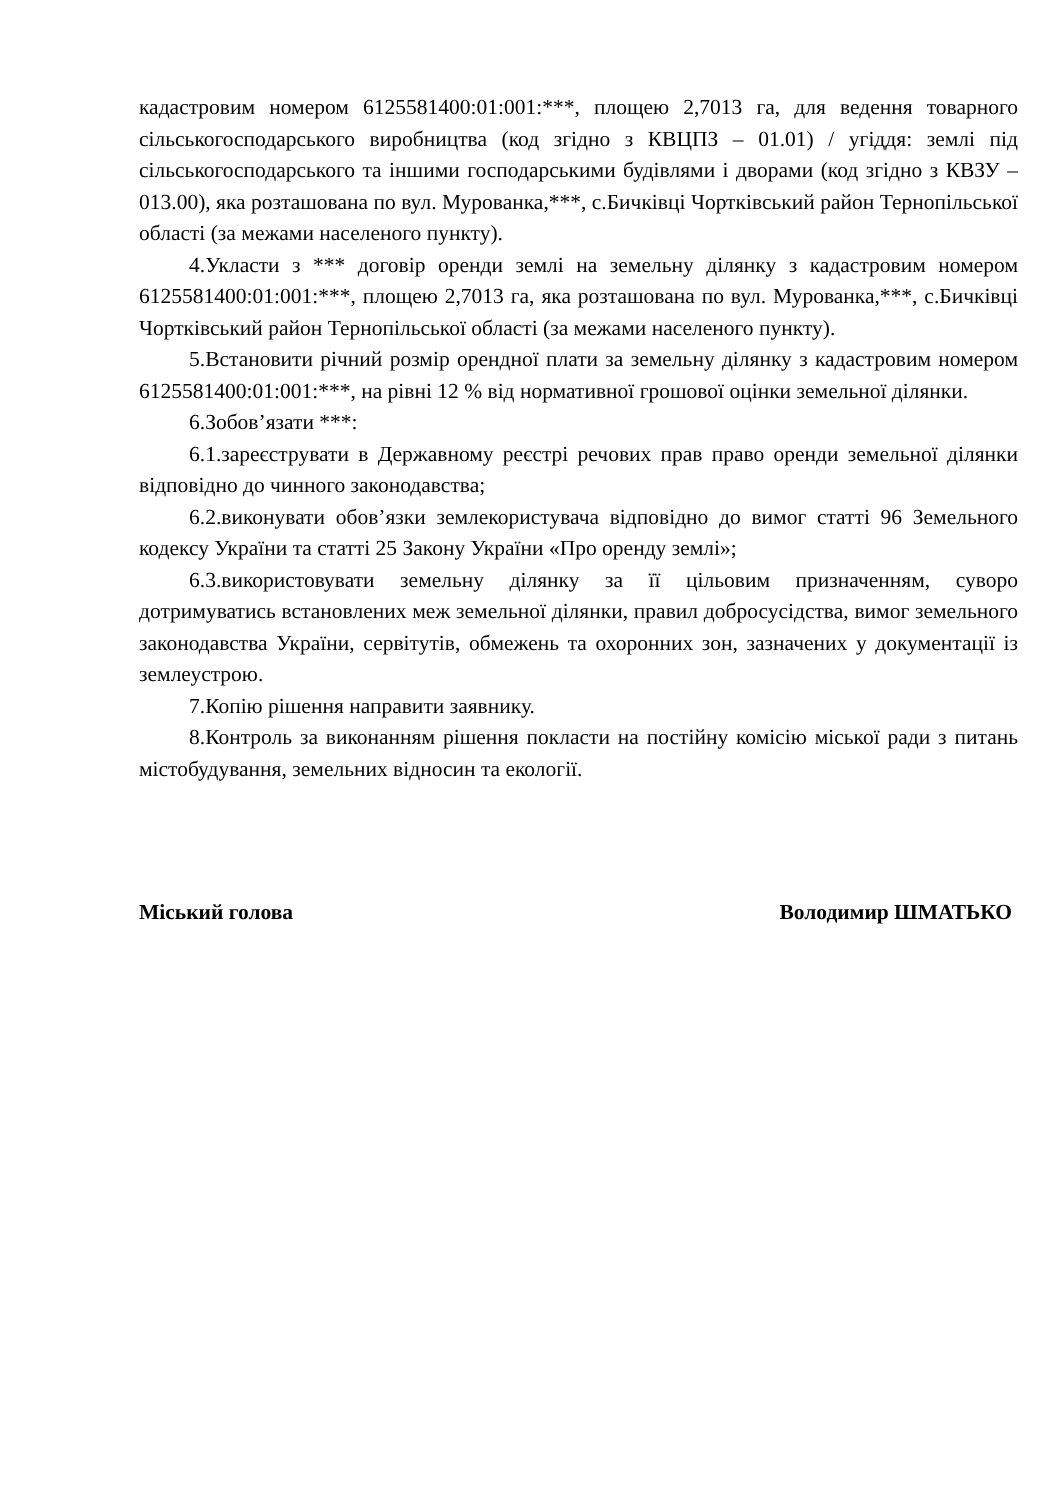кадастровим номером 6125581400:01:001:***, площею 2,7013 га, для ведення товарного сільськогосподарського виробництва (код згідно з КВЦПЗ – 01.01) / угіддя: землі під сільськогосподарського та іншими господарськими будівлями і дворами (код згідно з КВЗУ – 013.00), яка розташована по вул. Мурованка,***, с.Бичківці Чортківський район Тернопільської області (за межами населеного пункту).
4.Укласти з *** договір оренди землі на земельну ділянку з кадастровим номером 6125581400:01:001:***, площею 2,7013 га, яка розташована по вул. Мурованка,***, с.Бичківці Чортківський район Тернопільської області (за межами населеного пункту).
5.Встановити річний розмір орендної плати за земельну ділянку з кадастровим номером 6125581400:01:001:***, на рівні 12 % від нормативної грошової оцінки земельної ділянки.
6.Зобов’язати ***:
6.1.зареєструвати в Державному реєстрі речових прав право оренди земельної ділянки відповідно до чинного законодавства;
6.2.виконувати обов’язки землекористувача відповідно до вимог статті 96 Земельного кодексу України та статті 25 Закону України «Про оренду землі»;
6.3.використовувати земельну ділянку за її цільовим призначенням, суворо дотримуватись встановлених меж земельної ділянки, правил добросусідства, вимог земельного законодавства України, сервітутів, обмежень та охоронних зон, зазначених у документації із землеустрою.
7.Копію рішення направити заявнику.
8.Контроль за виконанням рішення покласти на постійну комісію міської ради з питань містобудування, земельних відносин та екології.
Міський голова Володимир ШМАТЬКО